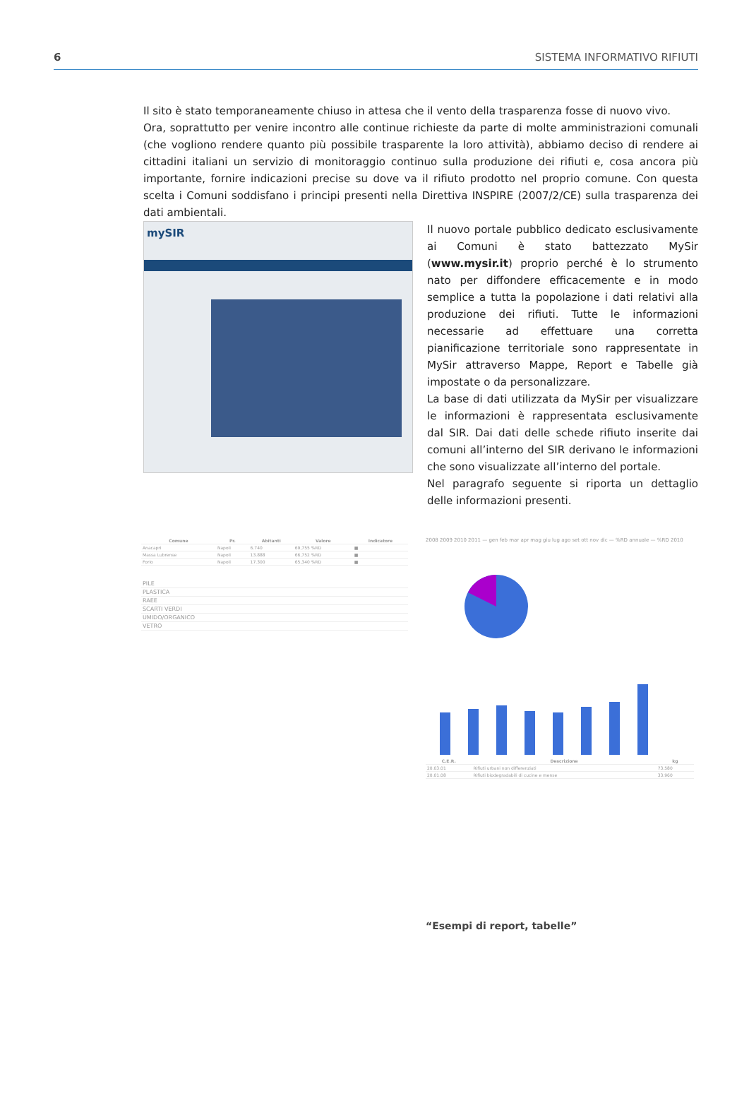6 SISTEMA INFORMATIVO RIFIUTI
Il sito è stato temporaneamente chiuso in attesa che il vento della trasparenza fosse di nuovo vivo.
Ora, soprattutto per venire incontro alle continue richieste da parte di molte amministrazioni comunali (che vogliono rendere quanto più possibile trasparente la loro attività), abbiamo deciso di rendere ai cittadini italiani un servizio di monitoraggio continuo sulla produzione dei rifiuti e, cosa ancora più importante, fornire indicazioni precise su dove va il rifiuto prodotto nel proprio comune. Con questa scelta i Comuni soddisfano i principi presenti nella Direttiva INSPIRE (2007/2/CE) sulla trasparenza dei dati ambientali.
mySIR
Il nuovo portale pubblico dedicato esclusivamente ai Comuni è stato battezzato MySir (www.mysir.it) proprio perché è lo strumento nato per diffondere efficacemente e in modo semplice a tutta la popolazione i dati relativi alla produzione dei rifiuti. Tutte le informazioni necessarie ad effettuare una corretta pianificazione territoriale sono rappresentate in MySir attraverso Mappe, Report e Tabelle già impostate o da personalizzare.
La base di dati utilizzata da MySir per visualizzare le informazioni è rappresentata esclusivamente dal SIR. Dai dati delle schede rifiuto inserite dai comuni all’interno del SIR derivano le informazioni che sono visualizzate all’interno del portale.
Nel paragrafo seguente si riporta un dettaglio delle informazioni presenti.
| Comune | Pr. | Abitanti | Valore | Indicatore |
| --- | --- | --- | --- | --- |
| Anacapri | Napoli | 6.740 | 69,755 %RD | ■ |
| Massa Lubrense | Napoli | 13.888 | 66,752 %RD | ■ |
| Forio | Napoli | 17.300 | 65,340 %RD | ■ |
| PILE |
| PLASTICA |
| RAEE |
| SCARTI VERDI |
| UMIDO/ORGANICO |
| VETRO |
2008 2009 2010 2011 — gen feb mar apr mag giu lug ago set ott nov dic — %RD annuale — %RD 2010
| C.E.R. | Descrizione | kg |
| --- | --- | --- |
| 20.03.01 | Rifiuti urbani non differenziati | 73.580 |
| 20.01.08 | Rifiuti biodegradabili di cucine e mense | 33.960 |
“Esempi di report, tabelle”